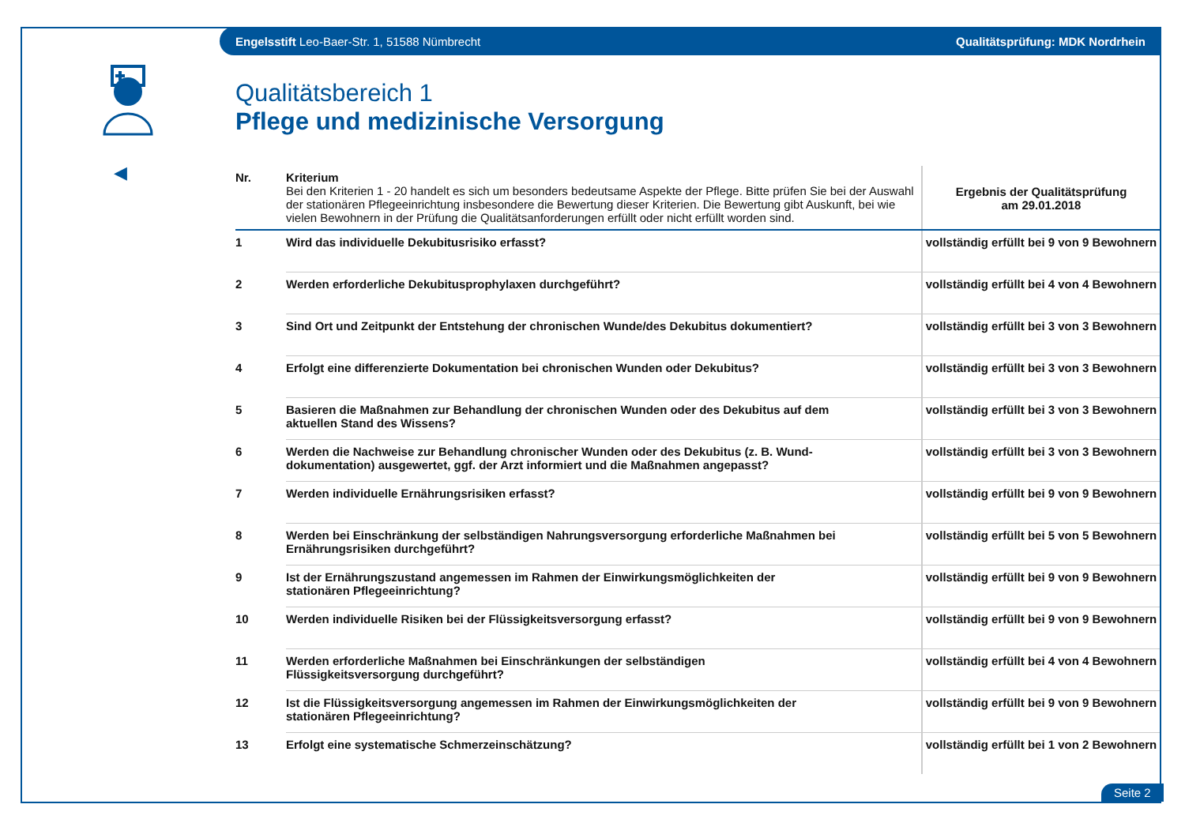Engelsstift Leo-Baer-Str. 1, 51588 Nümbrecht Qualitätsprüfung: MDK Nordrhein
◀
Qualitätsbereich 1
Pflege und medizinische Versorgung
| Nr. | Kriterium Bei den Kriterien 1 - 20 handelt es sich um besonders bedeutsame Aspekte der Pflege. Bitte prüfen Sie bei der Auswahl der stationären Pflegeeinrichtung insbesondere die Bewertung dieser Kriterien. Die Bewertung gibt Auskunft, bei wie vielen Bewohnern in der Prüfung die Qualitätsanforderungen erfüllt oder nicht erfüllt worden sind. | Ergebnis der Qualitätsprüfung am 29.01.2018 |
| 1 | Wird das individuelle Dekubitusrisiko erfasst? | vollständig erfüllt bei 9 von 9 Bewohnern |
| 2 | Werden erforderliche Dekubitusprophylaxen durchgeführt? | vollständig erfüllt bei 4 von 4 Bewohnern |
| 3 | Sind Ort und Zeitpunkt der Entstehung der chronischen Wunde/des Dekubitus dokumentiert? | vollständig erfüllt bei 3 von 3 Bewohnern |
| 4 | Erfolgt eine differenzierte Dokumentation bei chronischen Wunden oder Dekubitus? | vollständig erfüllt bei 3 von 3 Bewohnern |
| 5 | Basieren die Maßnahmen zur Behandlung der chronischen Wunden oder des Dekubitus auf dem aktuellen Stand des Wissens? | vollständig erfüllt bei 3 von 3 Bewohnern |
| 6 | Werden die Nachweise zur Behandlung chronischer Wunden oder des Dekubitus (z. B. Wund- dokumentation) ausgewertet, ggf. der Arzt informiert und die Maßnahmen angepasst? | vollständig erfüllt bei 3 von 3 Bewohnern |
| 7 | Werden individuelle Ernährungsrisiken erfasst? | vollständig erfüllt bei 9 von 9 Bewohnern |
| 8 | Werden bei Einschränkung der selbständigen Nahrungsversorgung erforderliche Maßnahmen bei Ernährungsrisiken durchgeführt? | vollständig erfüllt bei 5 von 5 Bewohnern |
| 9 | Ist der Ernährungszustand angemessen im Rahmen der Einwirkungsmöglichkeiten der stationären Pflegeeinrichtung? | vollständig erfüllt bei 9 von 9 Bewohnern |
| 10 | Werden individuelle Risiken bei der Flüssigkeitsversorgung erfasst? | vollständig erfüllt bei 9 von 9 Bewohnern |
| 11 | Werden erforderliche Maßnahmen bei Einschränkungen der selbständigen Flüssigkeitsversorgung durchgeführt? | vollständig erfüllt bei 4 von 4 Bewohnern |
| 12 | Ist die Flüssigkeitsversorgung angemessen im Rahmen der Einwirkungsmöglichkeiten der stationären Pflegeeinrichtung? | vollständig erfüllt bei 9 von 9 Bewohnern |
| 13 | Erfolgt eine systematische Schmerzeinschätzung? | vollständig erfüllt bei 1 von 2 Bewohnern |
Seite 2